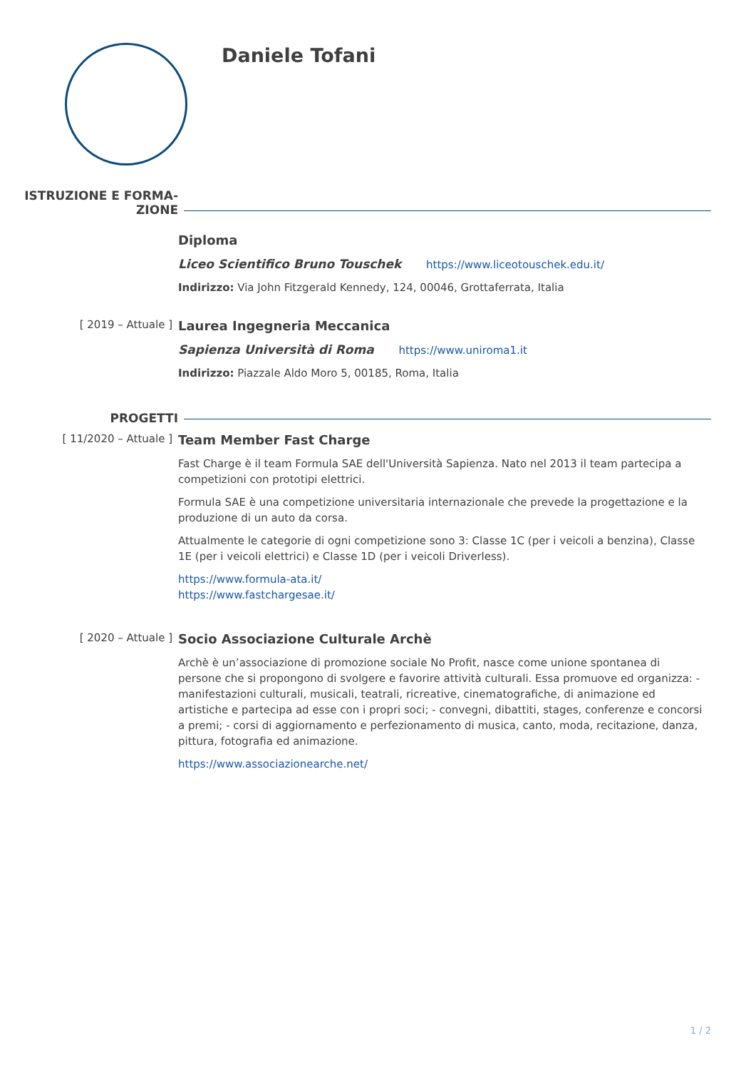Daniele Tofani
ISTRUZIONE E FORMA-
ZIONE
Diploma
Liceo Scientifico Bruno Touschek https://www.liceotouschek.edu.it/
Indirizzo: Via John Fitzgerald Kennedy, 124, 00046, Grottaferrata, Italia
[ 2019 – Attuale ]
Laurea Ingegneria Meccanica
Sapienza Università di Roma https://www.uniroma1.it
Indirizzo: Piazzale Aldo Moro 5, 00185, Roma, Italia
PROGETTI
[ 11/2020 – Attuale ]
Team Member Fast Charge
Fast Charge è il team Formula SAE dell'Università Sapienza. Nato nel 2013 il team partecipa a competizioni con prototipi elettrici.
Formula SAE è una competizione universitaria internazionale che prevede la progettazione e la produzione di un auto da corsa.
Attualmente le categorie di ogni competizione sono 3: Classe 1C (per i veicoli a benzina), Classe 1E (per i veicoli elettrici) e Classe 1D (per i veicoli Driverless).
https://www.formula-ata.it/
https://www.fastchargesae.it/
[ 2020 – Attuale ]
Socio Associazione Culturale Archè
Archè è un’associazione di promozione sociale No Profit, nasce come unione spontanea di persone che si propongono di svolgere e favorire attività culturali. Essa promuove ed organizza: - manifestazioni culturali, musicali, teatrali, ricreative, cinematografiche, di animazione ed artistiche e partecipa ad esse con i propri soci; - convegni, dibattiti, stages, conferenze e concorsi a premi; - corsi di aggiornamento e perfezionamento di musica, canto, moda, recitazione, danza, pittura, fotografia ed animazione.
https://www.associazionearche.net/
1 / 2